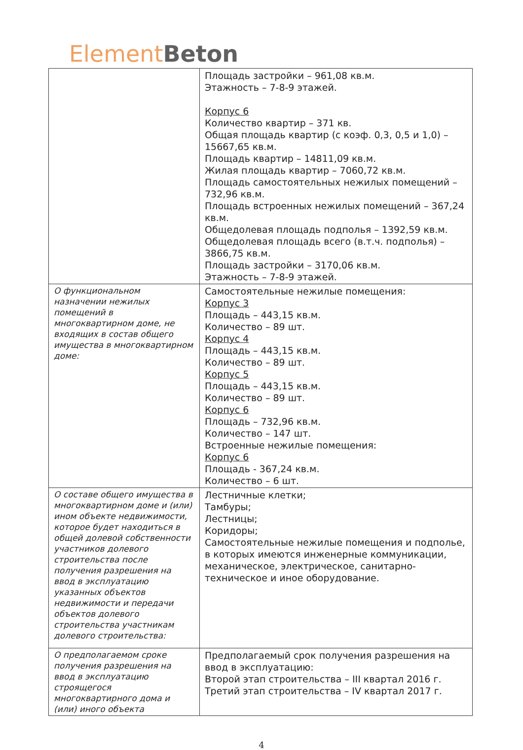Element Beton
| | Площадь застройки – 961,08 кв.м. Этажность – 7-8-9 этажей. Корпус 6 Количество квартир – 371 кв. Общая площадь квартир (с коэф. 0,3, 0,5 и 1,0) – 15667,65 кв.м. Площадь квартир – 14811,09 кв.м. Жилая площадь квартир – 7060,72 кв.м. Площадь самостоятельных нежилых помещений – 732,96 кв.м. Площадь встроенных нежилых помещений – 367,24 кв.м. Общедолевая площадь подполья – 1392,59 кв.м. Общедолевая площадь всего (в.т.ч. подполья) – 3866,75 кв.м. Площадь застройки – 3170,06 кв.м. Этажность – 7-8-9 этажей. |
| О функциональном назначении нежилых помещений в многоквартирном доме, не входящих в состав общего имущества в многоквартирном доме: | Самостоятельные нежилые помещения: Корпус 3 Площадь – 443,15 кв.м. Количество – 89 шт. Корпус 4 Площадь – 443,15 кв.м. Количество – 89 шт. Корпус 5 Площадь – 443,15 кв.м. Количество – 89 шт. Корпус 6 Площадь – 732,96 кв.м. Количество – 147 шт. Встроенные нежилые помещения: Корпус 6 Площадь - 367,24 кв.м. Количество – 6 шт. |
| О составе общего имущества в многоквартирном доме и (или) ином объекте недвижимости, которое будет находиться в общей долевой собственности участников долевого строительства после получения разрешения на ввод в эксплуатацию указанных объектов недвижимости и передачи объектов долевого строительства участникам долевого строительства: | Лестничные клетки; Тамбуры; Лестницы; Коридоры; Самостоятельные нежилые помещения и подполье, в которых имеются инженерные коммуникации, механическое, электрическое, санитарно-техническое и иное оборудование. |
| О предполагаемом сроке получения разрешения на ввод в эксплуатацию строящегося многоквартирного дома и (или) иного объекта | Предполагаемый срок получения разрешения на ввод в эксплуатацию: Второй этап строительства – III квартал 2016 г. Третий этап строительства – IV квартал 2017 г. |
4